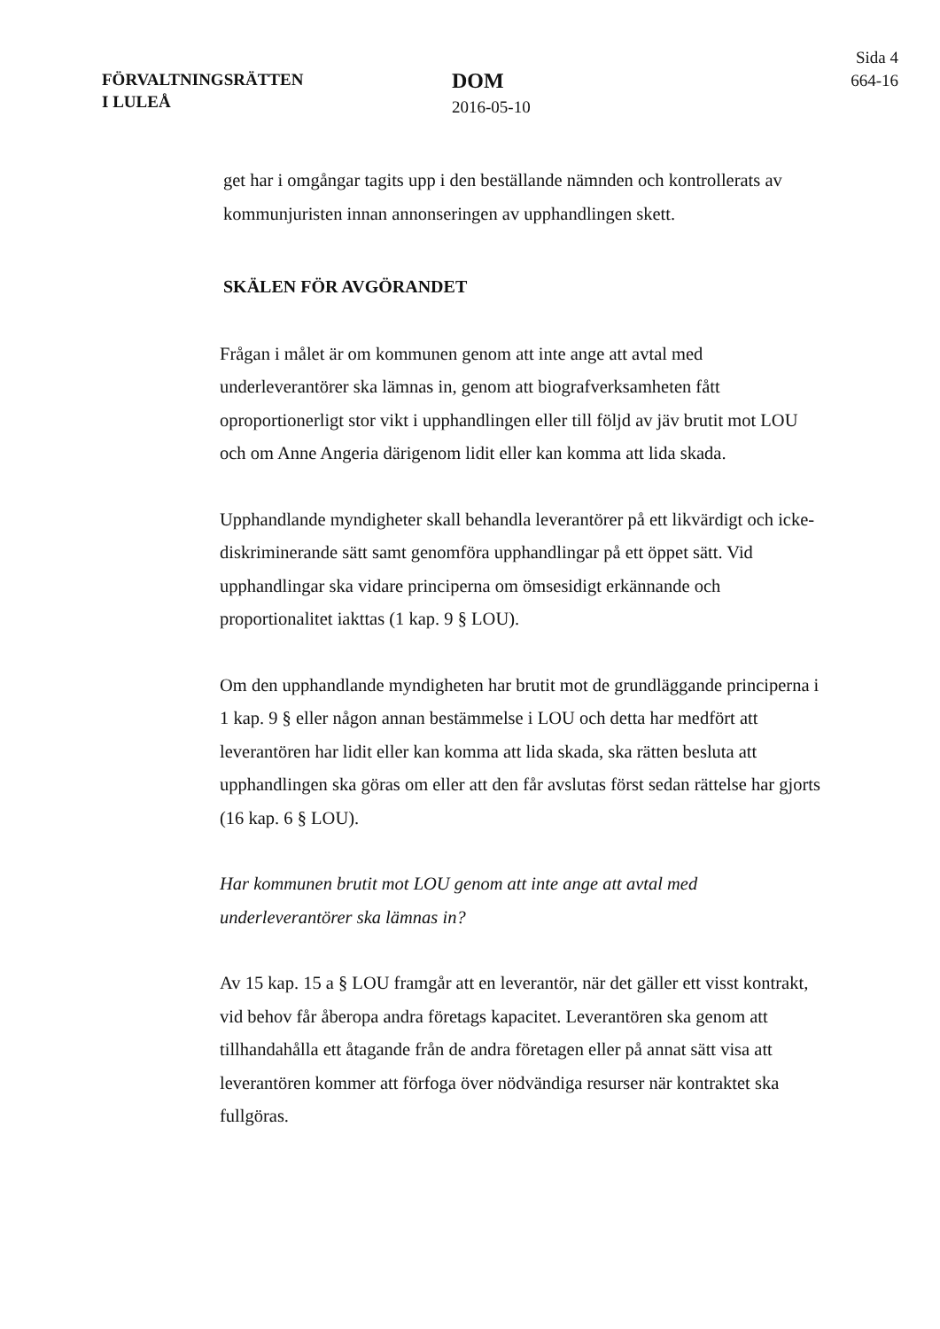FÖRVALTNINGSRÄTTEN
I LULEÅ
DOM
2016-05-10
Sida 4
664-16
get har i omgångar tagits upp i den beställande nämnden och kontrollerats av kommunjuristen innan annonseringen av upphandlingen skett.
SKÄLEN FÖR AVGÖRANDET
Frågan i målet är om kommunen genom att inte ange att avtal med underleverantörer ska lämnas in, genom att biografverksamheten fått oproportionerligt stor vikt i upphandlingen eller till följd av jäv brutit mot LOU och om Anne Angeria därigenom lidit eller kan komma att lida skada.
Upphandlande myndigheter skall behandla leverantörer på ett likvärdigt och icke-diskriminerande sätt samt genomföra upphandlingar på ett öppet sätt. Vid upphandlingar ska vidare principerna om ömsesidigt erkännande och proportionalitet iakttas (1 kap. 9 § LOU).
Om den upphandlande myndigheten har brutit mot de grundläggande principerna i 1 kap. 9 § eller någon annan bestämmelse i LOU och detta har medfört att leverantören har lidit eller kan komma att lida skada, ska rätten besluta att upphandlingen ska göras om eller att den får avslutas först sedan rättelse har gjorts (16 kap. 6 § LOU).
Har kommunen brutit mot LOU genom att inte ange att avtal med underleverantörer ska lämnas in?
Av 15 kap. 15 a § LOU framgår att en leverantör, när det gäller ett visst kontrakt, vid behov får åberopa andra företags kapacitet. Leverantören ska genom att tillhandahålla ett åtagande från de andra företagen eller på annat sätt visa att leverantören kommer att förfoga över nödvändiga resurser när kontraktet ska fullgöras.